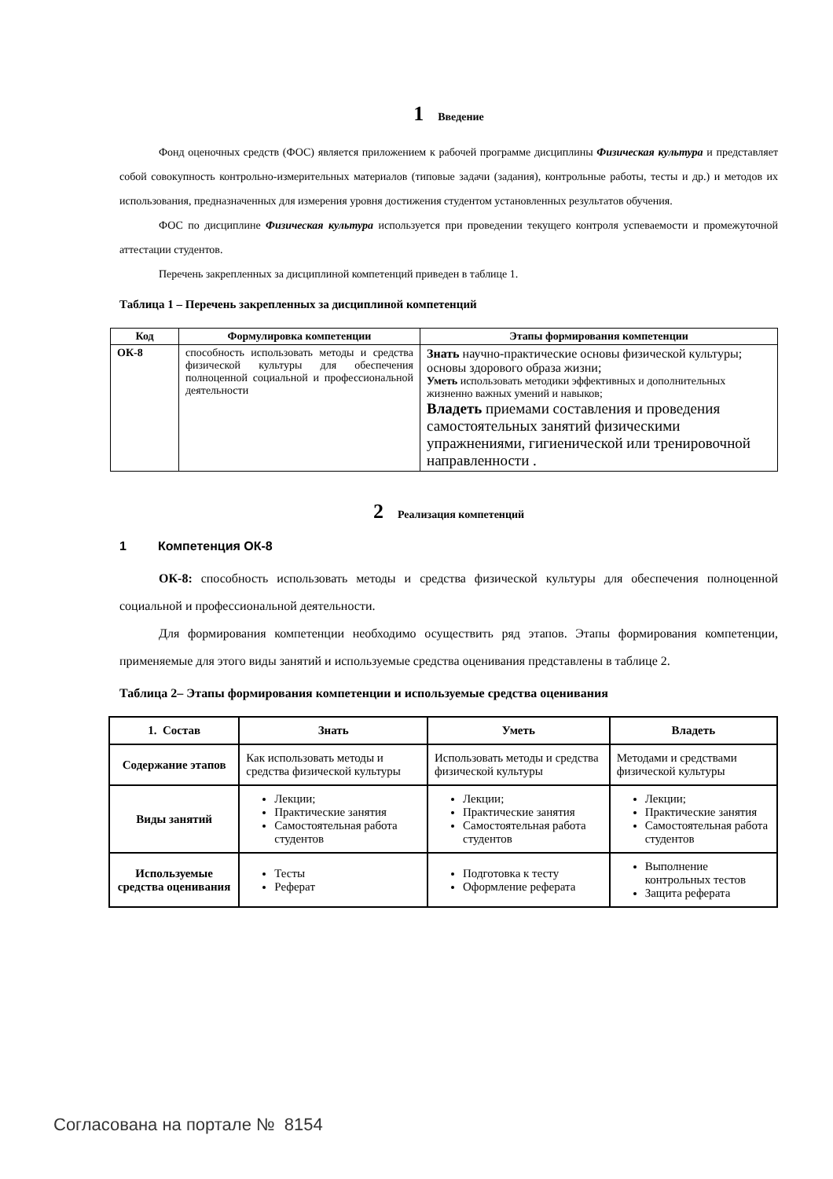1 Введение
Фонд оценочных средств (ФОС) является приложением к рабочей программе дисциплины Физическая культура и представляет собой совокупность контрольно-измерительных материалов (типовые задачи (задания), контрольные работы, тесты и др.) и методов их использования, предназначенных для измерения уровня достижения студентом установленных результатов обучения.
ФОС по дисциплине Физическая культура используется при проведении текущего контроля успеваемости и промежуточной аттестации студентов.
Перечень закрепленных за дисциплиной компетенций приведен в таблице 1.
Таблица 1 – Перечень закрепленных за дисциплиной компетенций
| Код | Формулировка компетенции | Этапы формирования компетенции |
| --- | --- | --- |
| ОК-8 | способность использовать методы и средства физической культуры для обеспечения полноценной социальной и профессиональной деятельности | Знать научно-практические основы физической культуры; основы здорового образа жизни; Уметь использовать методики эффективных и дополнительных жизненно важных умений и навыков; Владеть приемами составления и проведения самостоятельных занятий физическими упражнениями, гигиенической или тренировочной направленности . |
2 Реализация компетенций
1 Компетенция ОК-8
ОК-8: способность использовать методы и средства физической культуры для обеспечения полноценной социальной и профессиональной деятельности.
Для формирования компетенции необходимо осуществить ряд этапов. Этапы формирования компетенции, применяемые для этого виды занятий и используемые средства оценивания представлены в таблице 2.
Таблица 2– Этапы формирования компетенции и используемые средства оценивания
| 1. Состав | Знать | Уметь | Владеть |
| --- | --- | --- | --- |
| Содержание этапов | Как использовать методы и средства физической культуры | Использовать методы и средства физической культуры | Методами и средствами физической культуры |
| Виды занятий | Лекции; Практические занятия Самостоятельная работа студентов | Лекции; Практические занятия Самостоятельная работа студентов | Лекции; Практические занятия Самостоятельная работа студентов |
| Используемые средства оценивания | Тесты Реферат | Подготовка к тесту Оформление реферата | Выполнение контрольных тестов Защита реферата |
Согласована на портале № 8154